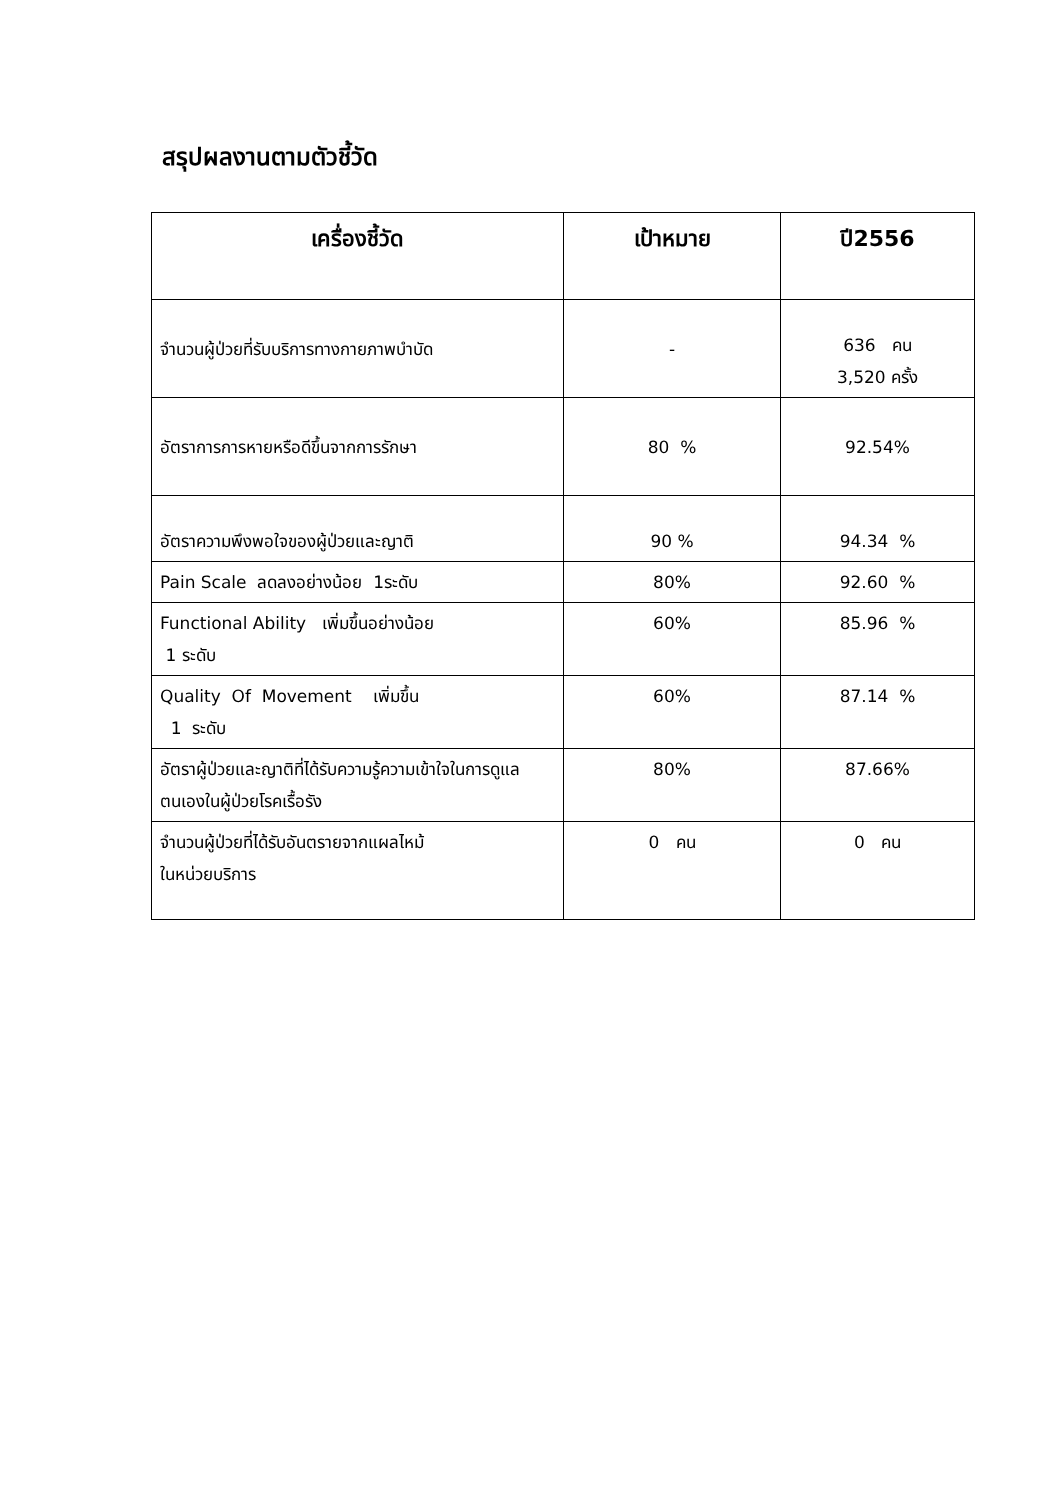สรุปผลงานตามตัวชี้วัด
| เครื่องชี้วัด | เป้าหมาย | ปี2556 |
| --- | --- | --- |
| จำนวนผู้ป่วยที่รับบริการทางกายภาพบำบัด | - | 636 คน 3,520 ครั้ง |
| อัตราการการหายหรือดีขึ้นจากการรักษา | 80 % | 92.54% |
| อัตราความพึงพอใจของผู้ป่วยและญาติ | 90 % | 94.34 % |
| Pain Scale ลดลงอย่างน้อย 1ระดับ | 80% | 92.60 % |
| Functional Ability เพิ่มขึ้นอย่างน้อย 1 ระดับ | 60% | 85.96 % |
| Quality Of Movement เพิ่มขึ้น 1 ระดับ | 60% | 87.14 % |
| อัตราผู้ป่วยและญาติที่ได้รับความรู้ความเข้าใจในการดูแลตนเองในผู้ป่วยโรคเรื้อรัง | 80% | 87.66% |
| จำนวนผู้ป่วยที่ได้รับอันตรายจากแผลไหม้ ในหน่วยบริการ | 0 คน | 0 คน |